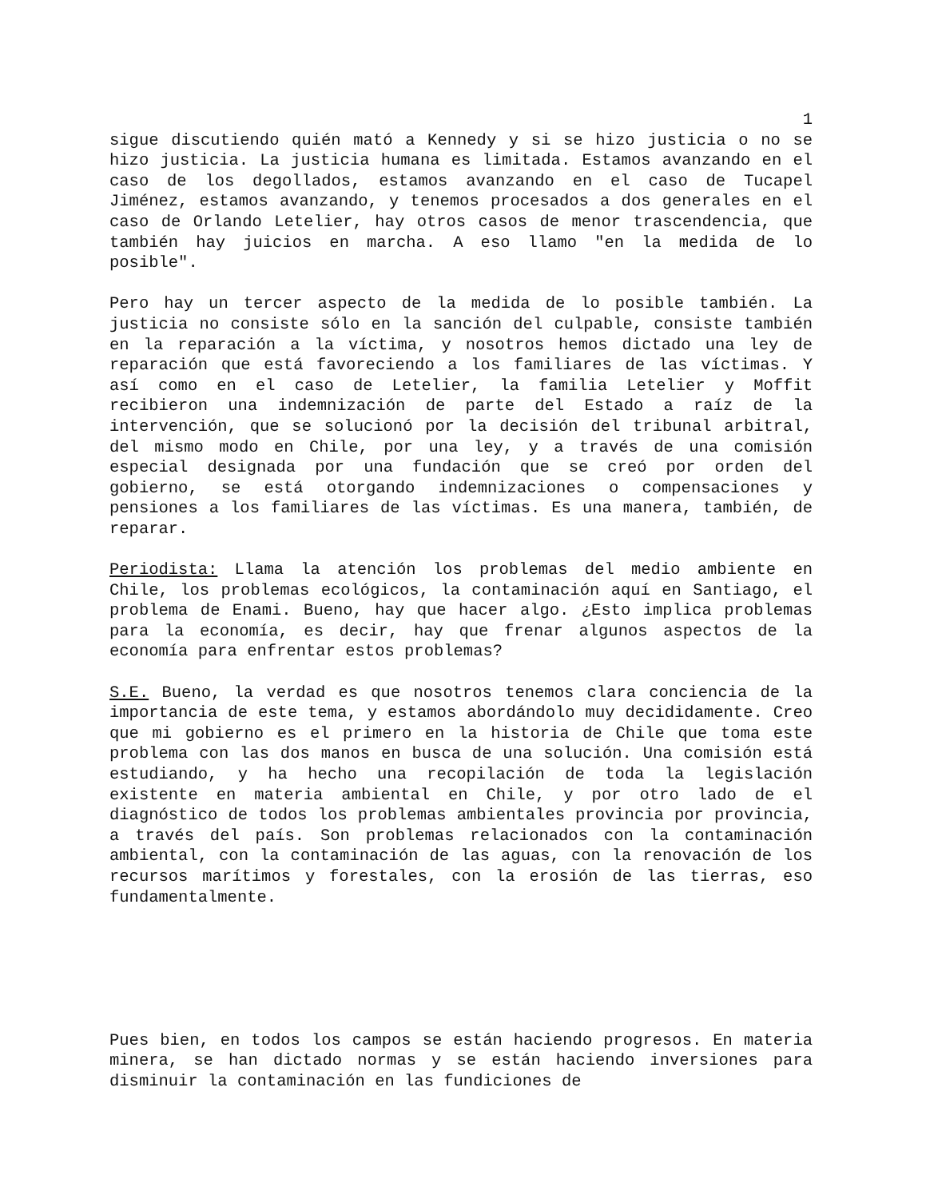1
sigue discutiendo quién mató a Kennedy y si se hizo justicia o no se hizo justicia. La justicia humana es limitada. Estamos avanzando en el caso de los degollados, estamos avanzando en el caso de Tucapel Jiménez, estamos avanzando, y tenemos procesados a dos generales en el caso de Orlando Letelier, hay otros casos de menor trascendencia, que también hay juicios en marcha. A eso llamo "en la medida de lo posible".
Pero hay un tercer aspecto de la medida de lo posible también. La justicia no consiste sólo en la sanción del culpable, consiste también en la reparación a la víctima, y nosotros hemos dictado una ley de reparación que está favoreciendo a los familiares de las víctimas. Y así como en el caso de Letelier, la familia Letelier y Moffit recibieron una indemnización de parte del Estado a raíz de la intervención, que se solucionó por la decisión del tribunal arbitral, del mismo modo en Chile, por una ley, y a través de una comisión especial designada por una fundación que se creó por orden del gobierno, se está otorgando indemnizaciones o compensaciones y pensiones a los familiares de las víctimas. Es una manera, también, de reparar.
Periodista: Llama la atención los problemas del medio ambiente en Chile, los problemas ecológicos, la contaminación aquí en Santiago, el problema de Enami. Bueno, hay que hacer algo. ¿Esto implica problemas para la economía, es decir, hay que frenar algunos aspectos de la economía para enfrentar estos problemas?
S.E. Bueno, la verdad es que nosotros tenemos clara conciencia de la importancia de este tema, y estamos abordándolo muy decididamente. Creo que mi gobierno es el primero en la historia de Chile que toma este problema con las dos manos en busca de una solución. Una comisión está estudiando, y ha hecho una recopilación de toda la legislación existente en materia ambiental en Chile, y por otro lado de el diagnóstico de todos los problemas ambientales provincia por provincia, a través del país. Son problemas relacionados con la contaminación ambiental, con la contaminación de las aguas, con la renovación de los recursos marítimos y forestales, con la erosión de las tierras, eso fundamentalmente.
Pues bien, en todos los campos se están haciendo progresos. En materia minera, se han dictado normas y se están haciendo inversiones para disminuir la contaminación en las fundiciones de